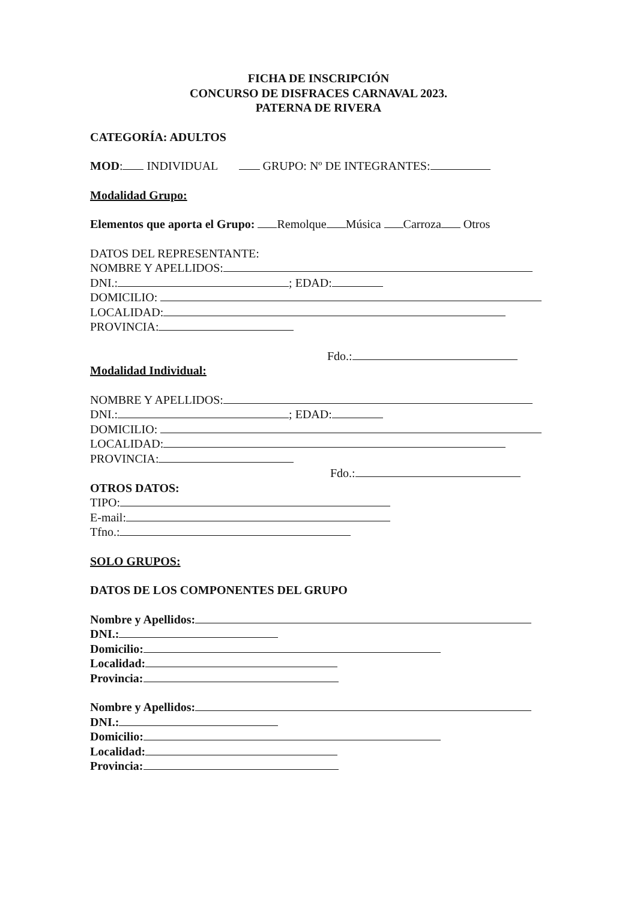FICHA DE INSCRIPCIÓN
CONCURSO DE DISFRACES CARNAVAL 2023.
PATERNA DE RIVERA
CATEGORÍA: ADULTOS
MOD: INDIVIDUAL GRUPO: Nº DE INTEGRANTES:
Modalidad Grupo:
Elementos que aporta el Grupo: Remolque Música Carroza Otros
DATOS DEL REPRESENTANTE:
NOMBRE Y APELLIDOS:
DNI.: ; EDAD:
DOMICILIO:
LOCALIDAD:
PROVINCIA:
Fdo.:
Modalidad Individual:
NOMBRE Y APELLIDOS:
DNI.: ; EDAD:
DOMICILIO:
LOCALIDAD:
PROVINCIA:
Fdo.:
OTROS DATOS:
TIPO:
E-mail:
Tfno.:
SOLO GRUPOS:
DATOS DE LOS COMPONENTES DEL GRUPO
Nombre y Apellidos:
DNI.:
Domicilio:
Localidad:
Provincia:
Nombre y Apellidos:
DNI.:
Domicilio:
Localidad:
Provincia: